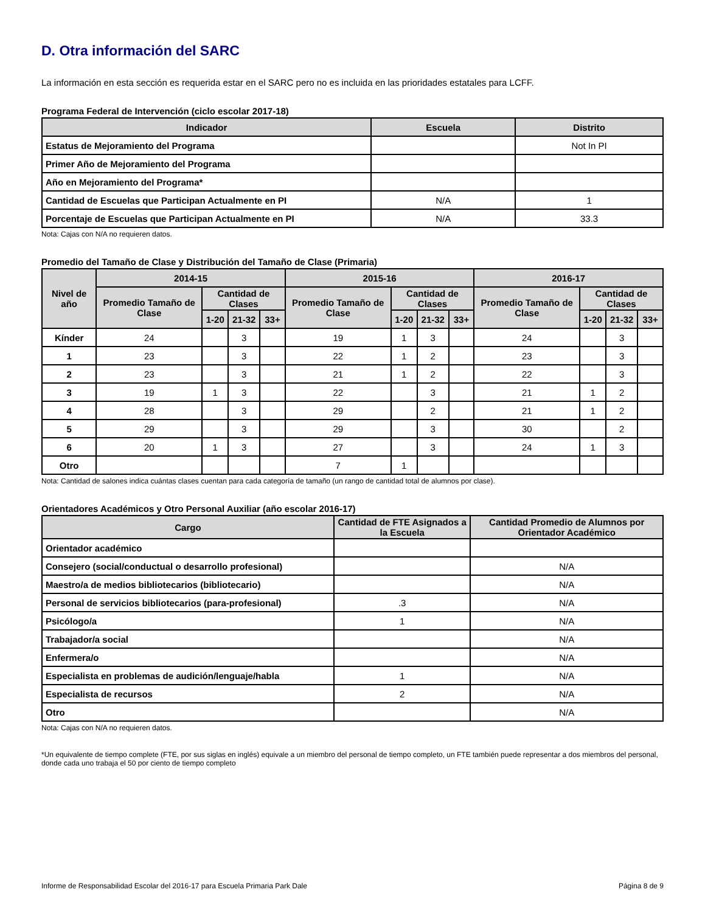D. Otra información del SARC
La información en esta sección es requerida estar en el SARC pero no es incluida en las prioridades estatales para LCFF.
Programa Federal de Intervención (ciclo escolar 2017-18)
| Indicador | Escuela | Distrito |
| --- | --- | --- |
| Estatus de Mejoramiento del Programa | | Not In PI |
| Primer Año de Mejoramiento del Programa | | |
| Año en Mejoramiento del Programa* | | |
| Cantidad de Escuelas que Participan Actualmente en PI | N/A | 1 |
| Porcentaje de Escuelas que Participan Actualmente en PI | N/A | 33.3 |
Nota: Cajas con N/A no requieren datos.
Promedio del Tamaño de Clase y Distribución del Tamaño de Clase (Primaria)
| Nivel de año | 2014-15 | | | | 2015-16 | | | | 2016-17 | | | |
| --- | --- | --- | --- | --- | --- | --- | --- | --- | --- | --- | --- | --- |
| | Promedio Tamaño de Clase | Cantidad de Clases | | | Promedio Tamaño de Clase | Cantidad de Clases | | | Promedio Tamaño de Clase | Cantidad de Clases | | |
| | | 1-20 | 21-32 | 33+ | | 1-20 | 21-32 | 33+ | | 1-20 | 21-32 | 33+ |
| Kínder | 24 | | 3 | | 19 | 1 | 3 | | 24 | | 3 | |
| 1 | 23 | | 3 | | 22 | 1 | 2 | | 23 | | 3 | |
| 2 | 23 | | 3 | | 21 | 1 | 2 | | 22 | | 3 | |
| 3 | 19 | 1 | 3 | | 22 | | 3 | | 21 | 1 | 2 | |
| 4 | 28 | | 3 | | 29 | | 2 | | 21 | 1 | 2 | |
| 5 | 29 | | 3 | | 29 | | 3 | | 30 | | 2 | |
| 6 | 20 | 1 | 3 | | 27 | | 3 | | 24 | 1 | 3 | |
| Otro | | | | | 7 | 1 | | | | | | |
Nota: Cantidad de salones indica cuántas clases cuentan para cada categoría de tamaño (un rango de cantidad total de alumnos por clase).
Orientadores Académicos y Otro Personal Auxiliar (año escolar 2016-17)
| Cargo | Cantidad de FTE Asignados a la Escuela | Cantidad Promedio de Alumnos por Orientador Académico |
| --- | --- | --- |
| Orientador académico | | |
| Consejero (social/conductual o desarrollo profesional) | | N/A |
| Maestro/a de medios bibliotecarios (bibliotecario) | | N/A |
| Personal de servicios bibliotecarios (para-profesional) | .3 | N/A |
| Psicólogo/a | 1 | N/A |
| Trabajador/a social | | N/A |
| Enfermera/o | | N/A |
| Especialista en problemas de audición/lenguaje/habla | 1 | N/A |
| Especialista de recursos | 2 | N/A |
| Otro | | N/A |
Nota: Cajas con N/A no requieren datos.
*Un equivalente de tiempo complete (FTE, por sus siglas en inglés) equivale a un miembro del personal de tiempo completo, un FTE también puede representar a dos miembros del personal, donde cada uno trabaja el 50 por ciento de tiempo completo
Informe de Responsabilidad Escolar del 2016-17 para Escuela Primaria Park Dale Página 8 de 9